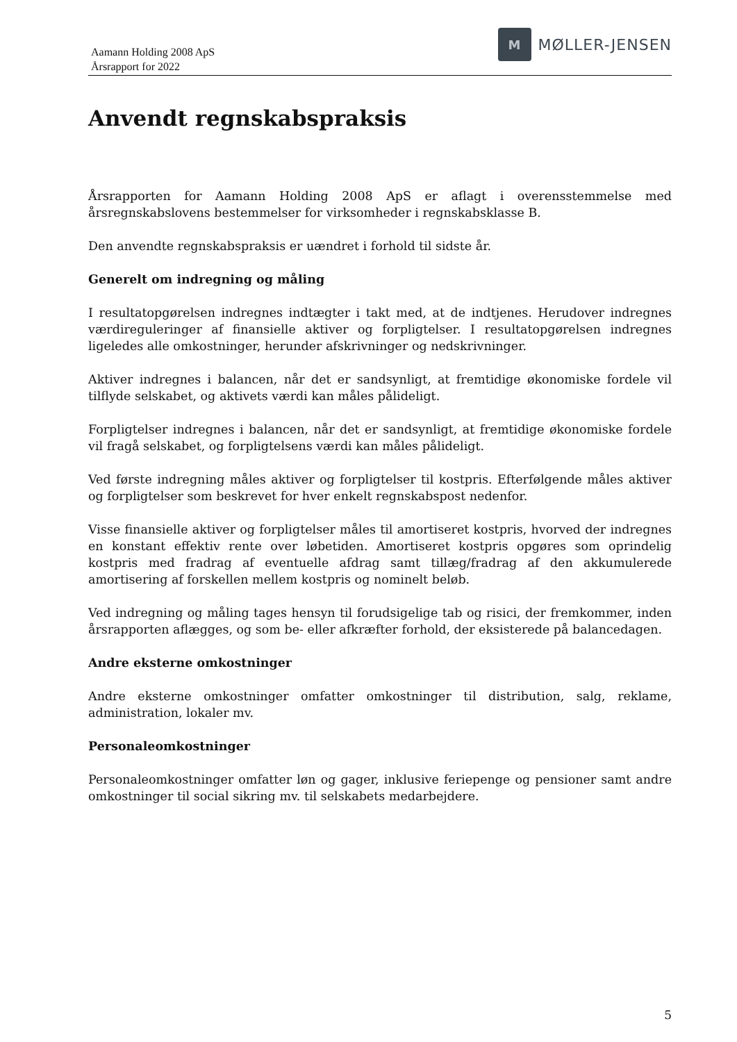Aamann Holding 2008 ApS
Årsrapport for 2022
M
MØLLER-JENSEN
Anvendt regnskabspraksis
Årsrapporten for Aamann Holding 2008 ApS er aflagt i overensstemmelse med årsregnskabslovens bestemmelser for virksomheder i regnskabsklasse B.
Den anvendte regnskabspraksis er uændret i forhold til sidste år.
Generelt om indregning og måling
I resultatopgørelsen indregnes indtægter i takt med, at de indtjenes. Herudover indregnes værdireguleringer af finansielle aktiver og forpligtelser. I resultatopgørelsen indregnes ligeledes alle omkostninger, herunder afskrivninger og nedskrivninger.
Aktiver indregnes i balancen, når det er sandsynligt, at fremtidige økonomiske fordele vil tilflyde selskabet, og aktivets værdi kan måles pålideligt.
Forpligtelser indregnes i balancen, når det er sandsynligt, at fremtidige økonomiske fordele vil fragå selskabet, og forpligtelsens værdi kan måles pålideligt.
Ved første indregning måles aktiver og forpligtelser til kostpris. Efterfølgende måles aktiver og forpligtelser som beskrevet for hver enkelt regnskabspost nedenfor.
Visse finansielle aktiver og forpligtelser måles til amortiseret kostpris, hvorved der indregnes en konstant effektiv rente over løbetiden. Amortiseret kostpris opgøres som oprindelig kostpris med fradrag af eventuelle afdrag samt tillæg/fradrag af den akkumulerede amortisering af forskellen mellem kostpris og nominelt beløb.
Ved indregning og måling tages hensyn til forudsigelige tab og risici, der fremkommer, inden årsrapporten aflægges, og som be- eller afkræfter forhold, der eksisterede på balancedagen.
Andre eksterne omkostninger
Andre eksterne omkostninger omfatter omkostninger til distribution, salg, reklame, administration, lokaler mv.
Personaleomkostninger
Personaleomkostninger omfatter løn og gager, inklusive feriepenge og pensioner samt andre omkostninger til social sikring mv. til selskabets medarbejdere.
5